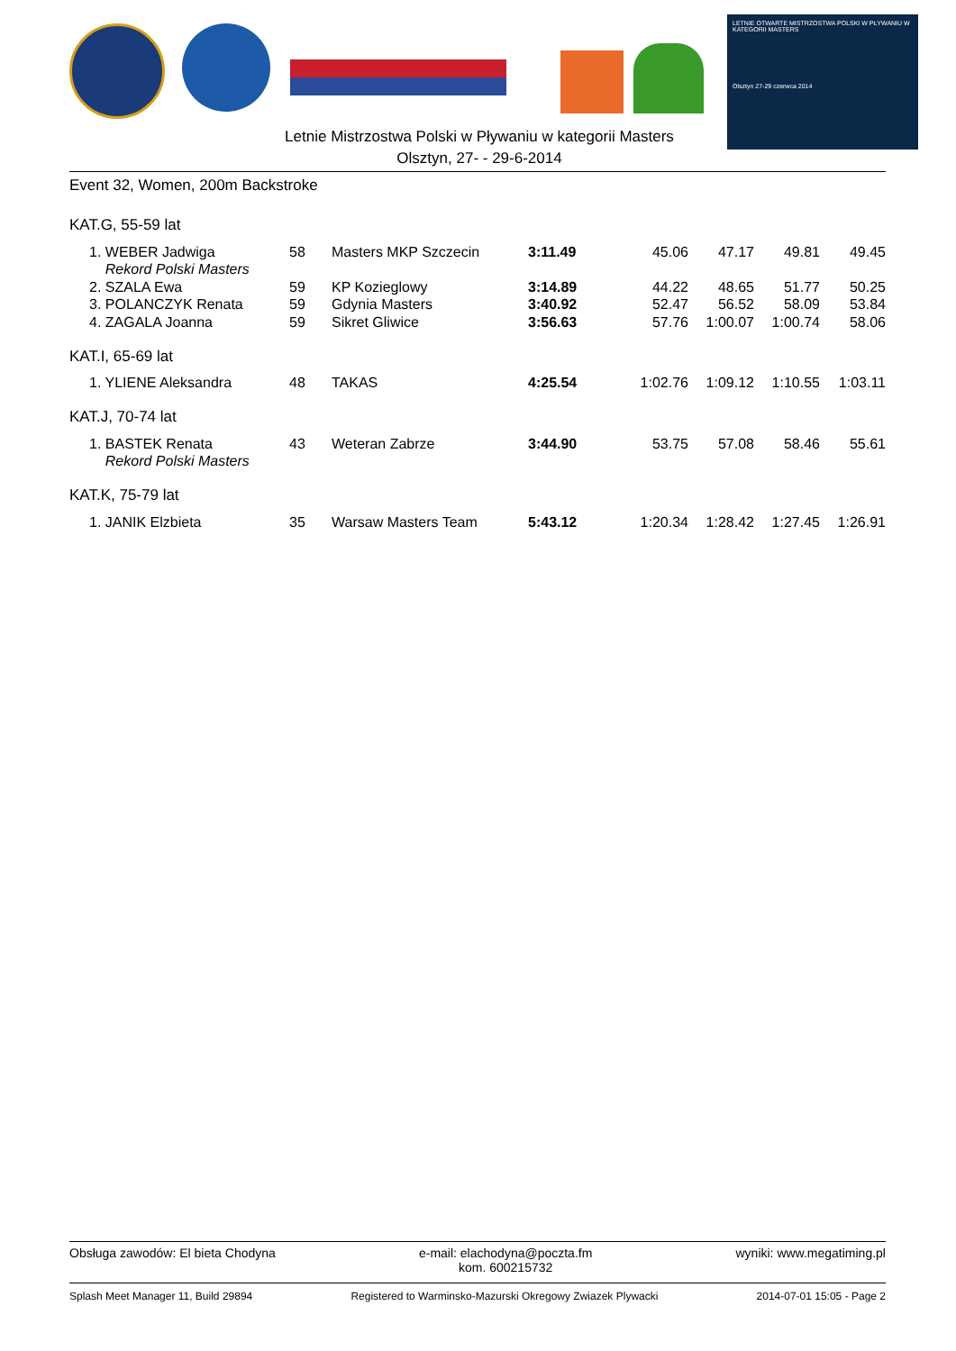LETNIE OTWARTE MISTRZOSTWA POLSKI W PŁYWANIU W KATEGORII MASTERS
Olsztyn 27-29 czerwca 2014
Letnie Mistrzostwa Polski w Pływaniu w kategorii Masters
Olsztyn, 27- - 29-6-2014
Event 32, Women, 200m Backstroke
KAT.G, 55-59 lat
| | 1. WEBER Jadwiga | 58 | Masters MKP Szczecin | 3:11.49 | 45.06 | 47.17 | 49.81 | 49.45 |
| | Rekord Polski Masters | | | | | | | |
| | 2. SZALA Ewa | 59 | KP Kozieglowy | 3:14.89 | 44.22 | 48.65 | 51.77 | 50.25 |
| | 3. POLANCZYK Renata | 59 | Gdynia Masters | 3:40.92 | 52.47 | 56.52 | 58.09 | 53.84 |
| | 4. ZAGALA Joanna | 59 | Sikret Gliwice | 3:56.63 | 57.76 | 1:00.07 | 1:00.74 | 58.06 |
KAT.I, 65-69 lat
| | 1. YLIENE Aleksandra | 48 | TAKAS | 4:25.54 | 1:02.76 | 1:09.12 | 1:10.55 | 1:03.11 |
KAT.J, 70-74 lat
| | 1. BASTEK Renata | 43 | Weteran Zabrze | 3:44.90 | 53.75 | 57.08 | 58.46 | 55.61 |
| | Rekord Polski Masters | | | | | | | |
KAT.K, 75-79 lat
| | 1. JANIK Elzbieta | 35 | Warsaw Masters Team | 5:43.12 | 1:20.34 | 1:28.42 | 1:27.45 | 1:26.91 |
Obsługa zawodów: El bieta Chodyna e-mail: elachodyna@poczta.fm
kom. 600215732 wyniki: www.megatiming.pl
Splash Meet Manager 11, Build 29894 Registered to Warminsko-Mazurski Okregowy Zwiazek Plywacki 2014-07-01 15:05 - Page 2